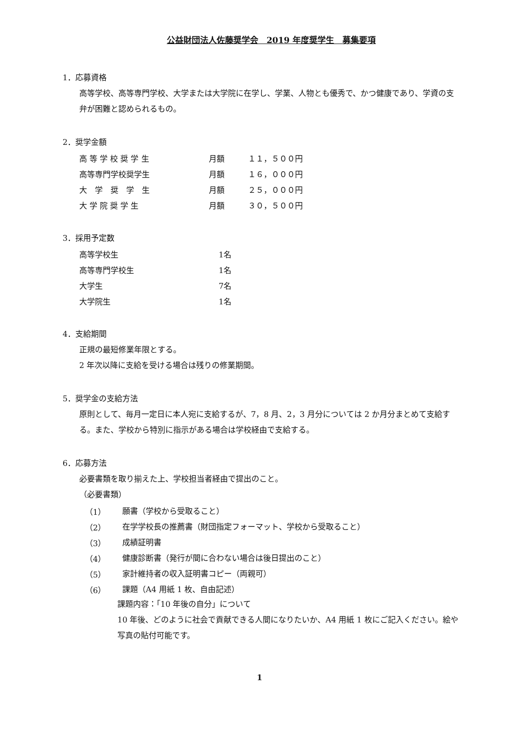公益財団法人佐藤奨学会　2019 年度奨学生　募集要項
1．応募資格
高等学校、高等専門学校、大学または大学院に在学し、学業、人物とも優秀で、かつ健康であり、学資の支弁が困難と認められるもの。
2．奨学金額
| 高 等 学 校 奨 学 生 | 月額 | １１，５００円 |
| 高等専門学校奨学生 | 月額 | １６，０００円 |
| 大 学 奨 学 生 | 月額 | ２５，０００円 |
| 大 学 院 奨 学 生 | 月額 | ３０，５００円 |
3．採用予定数
| 高等学校生 | 1名 |
| 高等専門学校生 | 1名 |
| 大学生 | 7名 |
| 大学院生 | 1名 |
4．支給期間
正規の最短修業年限とする。
2 年次以降に支給を受ける場合は残りの修業期間。
5．奨学金の支給方法
原則として、毎月一定日に本人宛に支給するが、7，8 月、2，3 月分については 2 か月分まとめて支給する。また、学校から特別に指示がある場合は学校経由で支給する。
6．応募方法
必要書類を取り揃えた上、学校担当者経由で提出のこと。
（必要書類）
| （1） | 願書（学校から受取ること） |
| （2） | 在学学校長の推薦書（財団指定フォーマット、学校から受取ること） |
| （3） | 成績証明書 |
| （4） | 健康診断書（発行が間に合わない場合は後日提出のこと） |
| （5） | 家計維持者の収入証明書コピー（両親可） |
| （6） | 課題（A4 用紙 1 枚、自由記述） |
課題内容：「10 年後の自分」について
10 年後、どのように社会で貢献できる人間になりたいか、A4 用紙 1 枚にご記入ください。絵や写真の貼付可能です。
1